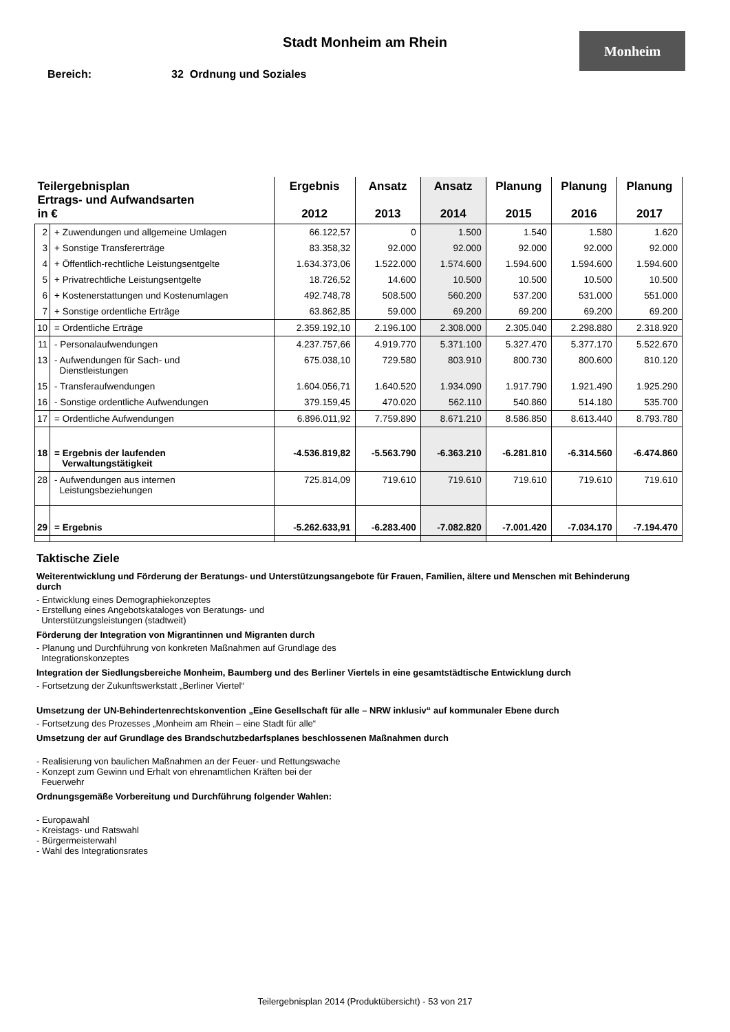Monheim
Stadt Monheim am Rhein
Bereich: 32 Ordnung und Soziales
| Teilergebnisplan Ertrags- und Aufwandsarten in € | | Ergebnis 2012 | Ansatz 2013 | Ansatz 2014 | Planung 2015 | Planung 2016 | Planung 2017 |
| --- | --- | --- | --- | --- | --- | --- | --- |
| 2 | + Zuwendungen und allgemeine Umlagen | 66.122,57 | 0 | 1.500 | 1.540 | 1.580 | 1.620 |
| 3 | + Sonstige Transfererträge | 83.358,32 | 92.000 | 92.000 | 92.000 | 92.000 | 92.000 |
| 4 | + Öffentlich-rechtliche Leistungsentgelte | 1.634.373,06 | 1.522.000 | 1.574.600 | 1.594.600 | 1.594.600 | 1.594.600 |
| 5 | + Privatrechtliche Leistungsentgelte | 18.726,52 | 14.600 | 10.500 | 10.500 | 10.500 | 10.500 |
| 6 | + Kostenerstattungen und Kostenumlagen | 492.748,78 | 508.500 | 560.200 | 537.200 | 531.000 | 551.000 |
| 7 | + Sonstige ordentliche Erträge | 63.862,85 | 59.000 | 69.200 | 69.200 | 69.200 | 69.200 |
| 10 | = Ordentliche Erträge | 2.359.192,10 | 2.196.100 | 2.308.000 | 2.305.040 | 2.298.880 | 2.318.920 |
| 11 | - Personalaufwendungen | 4.237.757,66 | 4.919.770 | 5.371.100 | 5.327.470 | 5.377.170 | 5.522.670 |
| 13 | - Aufwendungen für Sach- und Dienstleistungen | 675.038,10 | 729.580 | 803.910 | 800.730 | 800.600 | 810.120 |
| 15 | - Transferaufwendungen | 1.604.056,71 | 1.640.520 | 1.934.090 | 1.917.790 | 1.921.490 | 1.925.290 |
| 16 | - Sonstige ordentliche Aufwendungen | 379.159,45 | 470.020 | 562.110 | 540.860 | 514.180 | 535.700 |
| 17 | = Ordentliche Aufwendungen | 6.896.011,92 | 7.759.890 | 8.671.210 | 8.586.850 | 8.613.440 | 8.793.780 |
| 18 | = Ergebnis der laufenden Verwaltungstätigkeit | -4.536.819,82 | -5.563.790 | -6.363.210 | -6.281.810 | -6.314.560 | -6.474.860 |
| 28 | - Aufwendungen aus internen Leistungsbeziehungen | 725.814,09 | 719.610 | 719.610 | 719.610 | 719.610 | 719.610 |
| 29 | = Ergebnis | -5.262.633,91 | -6.283.400 | -7.082.820 | -7.001.420 | -7.034.170 | -7.194.470 |
Taktische Ziele
Weiterentwicklung und Förderung der Beratungs- und Unterstützungsangebote für Frauen, Familien, ältere und Menschen mit Behinderung durch
- Entwicklung eines Demographiekonzeptes
- Erstellung eines Angebotskataloges von Beratungs- und
Unterstützungsleistungen (stadtweit)
Förderung der Integration von Migrantinnen und Migranten durch
- Planung und Durchführung von konkreten Maßnahmen auf Grundlage des
Integrationskonzeptes
Integration der Siedlungsbereiche Monheim, Baumberg und des Berliner Viertels in eine gesamtstädtische Entwicklung durch
- Fortsetzung der Zukunftswerkstatt „Berliner Viertel“
Umsetzung der UN-Behindertenrechtskonvention „Eine Gesellschaft für alle – NRW inklusiv“ auf kommunaler Ebene durch
- Fortsetzung des Prozesses „Monheim am Rhein – eine Stadt für alle“
Umsetzung der auf Grundlage des Brandschutzbedarfsplanes beschlossenen Maßnahmen durch
- Realisierung von baulichen Maßnahmen an der Feuer- und Rettungswache
- Konzept zum Gewinn und Erhalt von ehrenamtlichen Kräften bei der
Feuerwehr
Ordnungsgemäße Vorbereitung und Durchführung folgender Wahlen:
- Europawahl
- Kreistags- und Ratswahl
- Bürgermeisterwahl
- Wahl des Integrationsrates
Teilergebnisplan 2014 (Produktübersicht) - 53 von 217